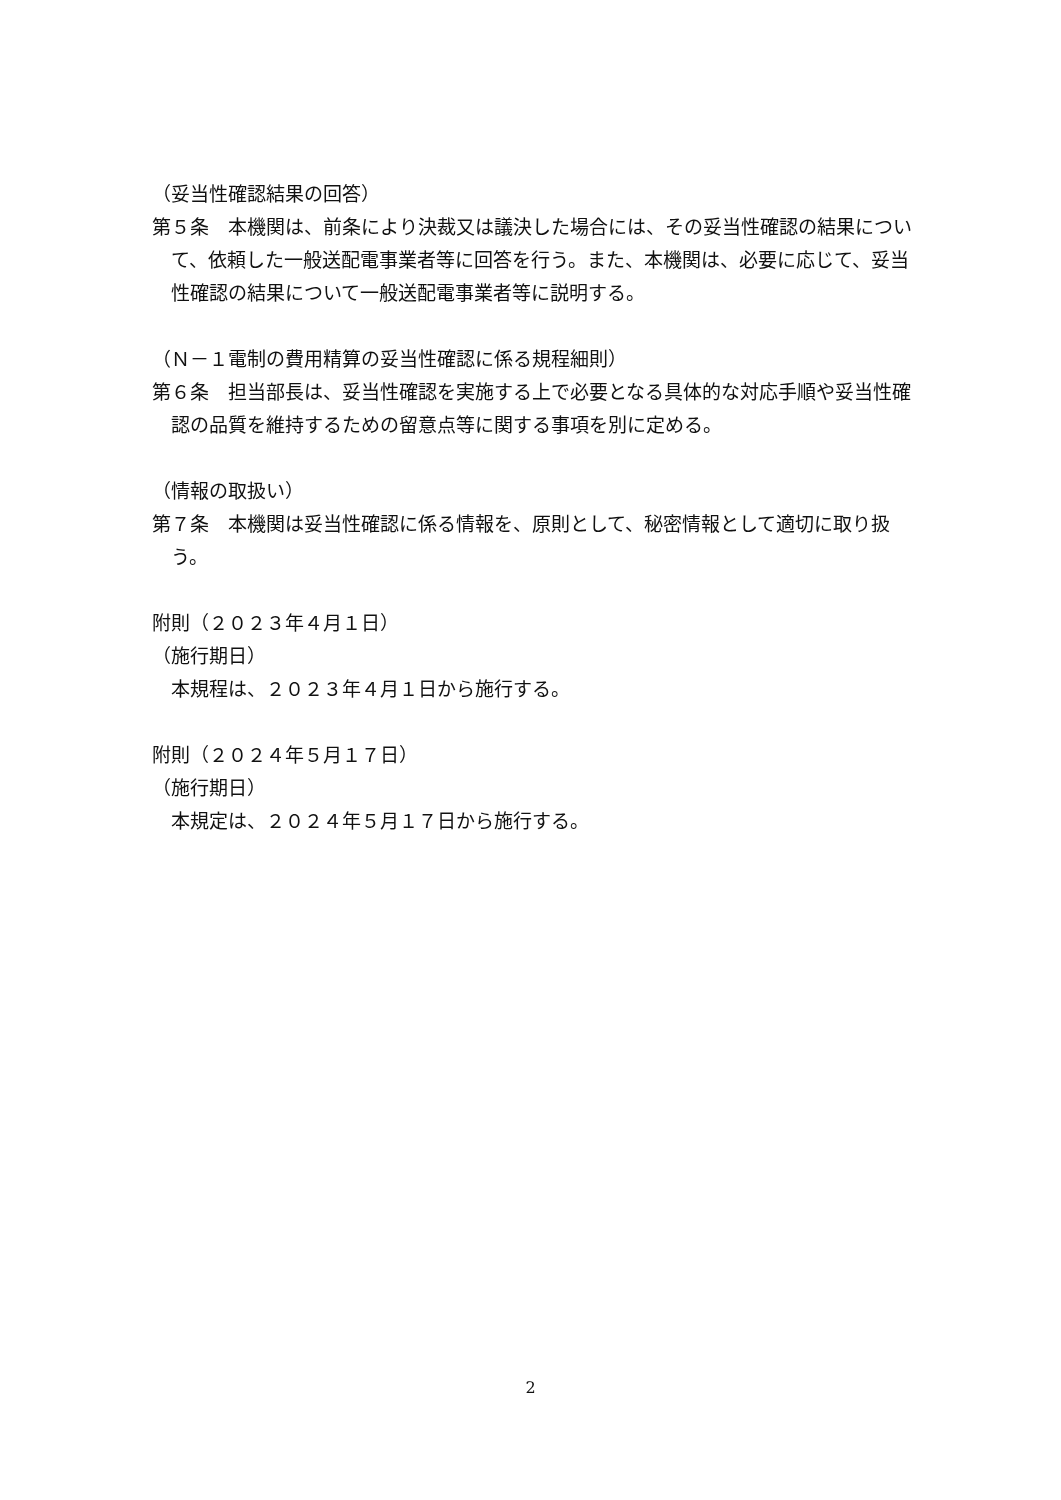（妥当性確認結果の回答）
第５条　本機関は、前条により決裁又は議決した場合には、その妥当性確認の結果について、依頼した一般送配電事業者等に回答を行う。また、本機関は、必要に応じて、妥当性確認の結果について一般送配電事業者等に説明する。
（Ｎ－１電制の費用精算の妥当性確認に係る規程細則）
第６条　担当部長は、妥当性確認を実施する上で必要となる具体的な対応手順や妥当性確認の品質を維持するための留意点等に関する事項を別に定める。
（情報の取扱い）
第７条　本機関は妥当性確認に係る情報を、原則として、秘密情報として適切に取り扱う。
附則（２０２３年４月１日）
（施行期日）
本規程は、２０２３年４月１日から施行する。
附則（２０２４年５月１７日）
（施行期日）
本規定は、２０２４年５月１７日から施行する。
2